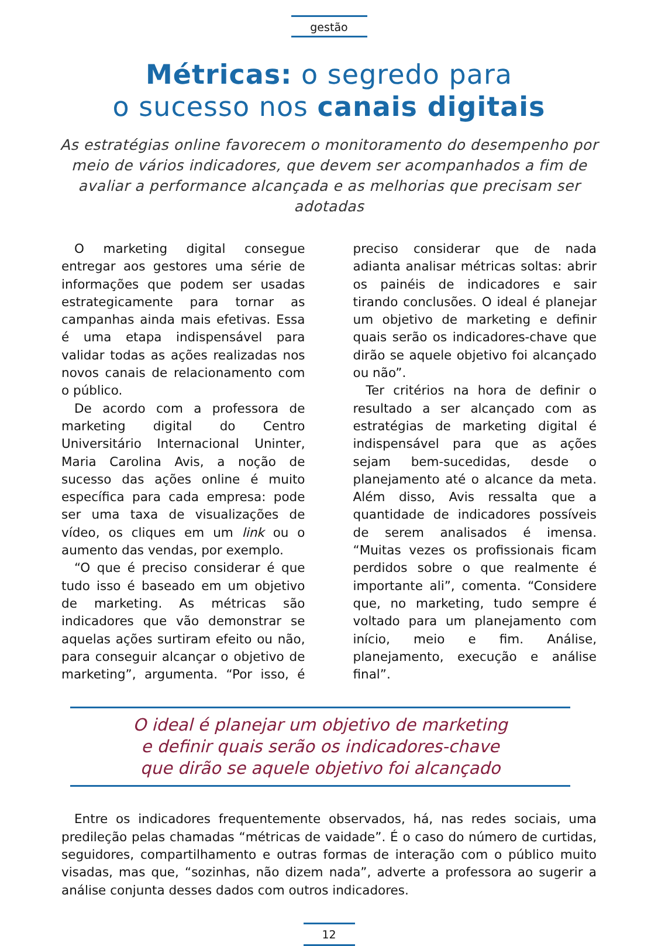gestão
Métricas: o segredo para
o sucesso nos canais digitais
As estratégias online favorecem o monitoramento do desempenho por meio de vários indicadores, que devem ser acompanhados a fim de avaliar a performance alcançada e as melhorias que precisam ser adotadas
O marketing digital consegue entregar aos gestores uma série de informações que podem ser usadas estrategicamente para tornar as campanhas ainda mais efetivas. Essa é uma etapa indispensável para validar todas as ações realizadas nos novos canais de relacionamento com o público.
De acordo com a professora de marketing digital do Centro Universitário Internacional Uninter, Maria Carolina Avis, a noção de sucesso das ações online é muito específica para cada empresa: pode ser uma taxa de visualizações de vídeo, os cliques em um link ou o aumento das vendas, por exemplo.
“O que é preciso considerar é que tudo isso é baseado em um objetivo de marketing. As métricas são indicadores que vão demonstrar se aquelas ações surtiram efeito ou não, para conseguir alcançar o objetivo de marketing”, argumenta. “Por isso, é preciso considerar que de nada adianta analisar métricas soltas: abrir os painéis de indicadores e sair tirando conclusões. O ideal é planejar um objetivo de marketing e definir quais serão os indicadores-chave que dirão se aquele objetivo foi alcançado ou não”.
Ter critérios na hora de definir o resultado a ser alcançado com as estratégias de marketing digital é indispensável para que as ações sejam bem-sucedidas, desde o planejamento até o alcance da meta. Além disso, Avis ressalta que a quantidade de indicadores possíveis de serem analisados é imensa. “Muitas vezes os profissionais ficam perdidos sobre o que realmente é importante ali”, comenta. “Considere que, no marketing, tudo sempre é voltado para um planejamento com início, meio e fim. Análise, planejamento, execução e análise final”.
O ideal é planejar um objetivo de marketing
e definir quais serão os indicadores-chave
que dirão se aquele objetivo foi alcançado
Entre os indicadores frequentemente observados, há, nas redes sociais, uma predileção pelas chamadas “métricas de vaidade”. É o caso do número de curtidas, seguidores, compartilhamento e outras formas de interação com o público muito visadas, mas que, “sozinhas, não dizem nada”, adverte a professora ao sugerir a análise conjunta desses dados com outros indicadores.
12